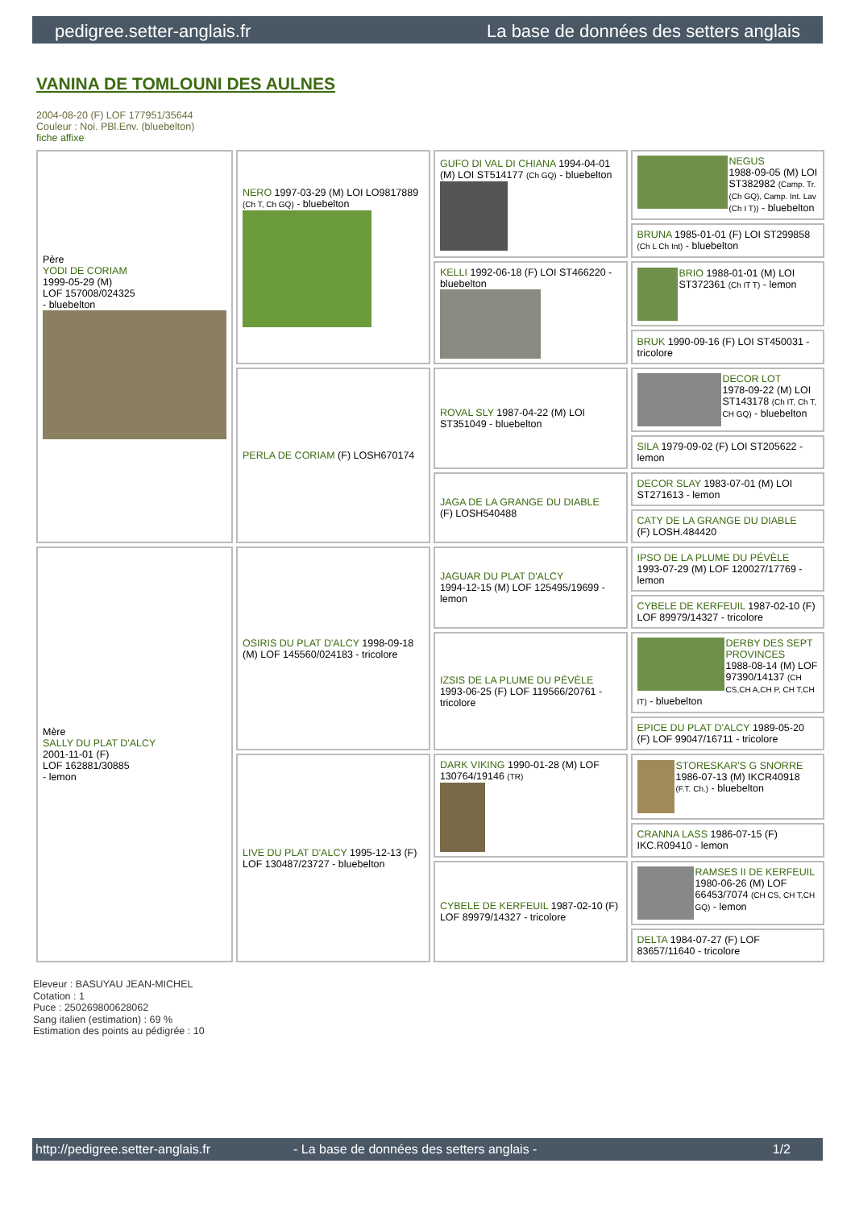pedigree.setter-anglais.fr La base de données des setters anglais
VANINA DE TOMLOUNI DES AULNES
2004-08-20 (F) LOF 177951/35644
Couleur : Noi. PBl.Env. (bluebelton)
fiche affixe
| Père YODI DE CORIAM 1999-05-29 (M) LOF 157008/024325 - bluebelton | NERO 1997-03-29 (M) LOI LO9817889 (Ch T, Ch GQ) - bluebelton | GUFO DI VAL DI CHIANA 1994-04-01 (M) LOI ST514177 (Ch GQ) - bluebelton | NEGUS 1988-09-05 (M) LOI ST382982 (Camp. Tr. (Ch GQ), Camp. Int. Lav (Ch I T)) - bluebelton |
| | | | BRUNA 1985-01-01 (F) LOI ST299858 (Ch L Ch Int) - bluebelton |
| | | KELLI 1992-06-18 (F) LOI ST466220 - bluebelton | BRIO 1988-01-01 (M) LOI ST372361 (Ch IT T) - lemon |
| | | | BRUK 1990-09-16 (F) LOI ST450031 - tricolore |
| | PERLA DE CORIAM (F) LOSH670174 | ROVAL SLY 1987-04-22 (M) LOI ST351049 - bluebelton | DECOR LOT 1978-09-22 (M) LOI ST143178 (Ch IT, Ch T, CH GQ) - bluebelton |
| | | | SILA 1979-09-02 (F) LOI ST205622 - lemon |
| | | JAGA DE LA GRANGE DU DIABLE (F) LOSH540488 | DECOR SLAY 1983-07-01 (M) LOI ST271613 - lemon |
| | | | CATY DE LA GRANGE DU DIABLE (F) LOSH.484420 |
| Mère SALLY DU PLAT D'ALCY 2001-11-01 (F) LOF 162881/30885 - lemon | OSIRIS DU PLAT D'ALCY 1998-09-18 (M) LOF 145560/024183 - tricolore | JAGUAR DU PLAT D'ALCY 1994-12-15 (M) LOF 125495/19699 - lemon | IPSO DE LA PLUME DU PÉVÈLE 1993-07-29 (M) LOF 120027/17769 - lemon |
| | | | CYBELE DE KERFEUIL 1987-02-10 (F) LOF 89979/14327 - tricolore |
| | | IZSIS DE LA PLUME DU PÉVÈLE 1993-06-25 (F) LOF 119566/20761 - tricolore | DERBY DES SEPT PROVINCES 1988-08-14 (M) LOF 97390/14137 (CH CS,CH A,CH P, CH T,CH IT) - bluebelton |
| | | | EPICE DU PLAT D'ALCY 1989-05-20 (F) LOF 99047/16711 - tricolore |
| | LIVE DU PLAT D'ALCY 1995-12-13 (F) LOF 130487/23727 - bluebelton | DARK VIKING 1990-01-28 (M) LOF 130764/19146 (TR) | STORESKAR'S G SNORRE 1986-07-13 (M) IKCR40918 (F.T. Ch.) - bluebelton |
| | | | CRANNA LASS 1986-07-15 (F) IKC.R09410 - lemon |
| | | CYBELE DE KERFEUIL 1987-02-10 (F) LOF 89979/14327 - tricolore | RAMSES II DE KERFEUIL 1980-06-26 (M) LOF 66453/7074 (CH CS, CH T,CH GQ) - lemon |
| | | | DELTA 1984-07-27 (F) LOF 83657/11640 - tricolore |
Eleveur : BASUYAU JEAN-MICHEL
Cotation : 1
Puce : 250269800628062
Sang italien (estimation) : 69 %
Estimation des points au pédigrée : 10
http://pedigree.setter-anglais.fr - La base de données des setters anglais - 1/2